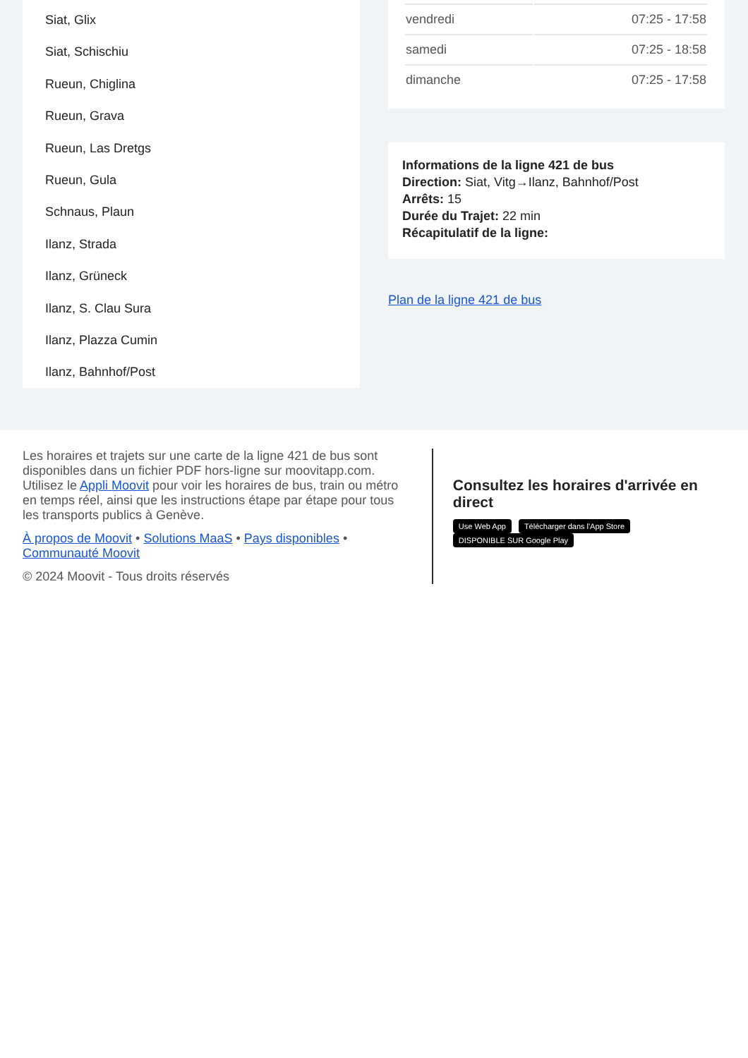Siat, Glix
Siat, Schischiu
Rueun, Chiglina
Rueun, Grava
Rueun, Las Dretgs
Rueun, Gula
Schnaus, Plaun
Ilanz, Strada
Ilanz, Grüneck
Ilanz, S. Clau Sura
Ilanz, Plazza Cumin
Ilanz, Bahnhof/Post
| vendredi | 07:25 - 17:58 |
| samedi | 07:25 - 18:58 |
| dimanche | 07:25 - 17:58 |
Informations de la ligne 421 de bus
Direction: Siat, Vitg→Ilanz, Bahnhof/Post
Arrêts: 15
Durée du Trajet: 22 min
Récapitulatif de la ligne:
Plan de la ligne 421 de bus
Les horaires et trajets sur une carte de la ligne 421 de bus sont disponibles dans un fichier PDF hors-ligne sur moovitapp.com. Utilisez le Appli Moovit pour voir les horaires de bus, train ou métro en temps réel, ainsi que les instructions étape par étape pour tous les transports publics à Genève.
À propos de Moovit • Solutions MaaS • Pays disponibles • Communauté Moovit
© 2024 Moovit - Tous droits réservés
Consultez les horaires d'arrivée en direct
Use Web App Télécharger dans l'App Store DISPONIBLE SUR Google Play